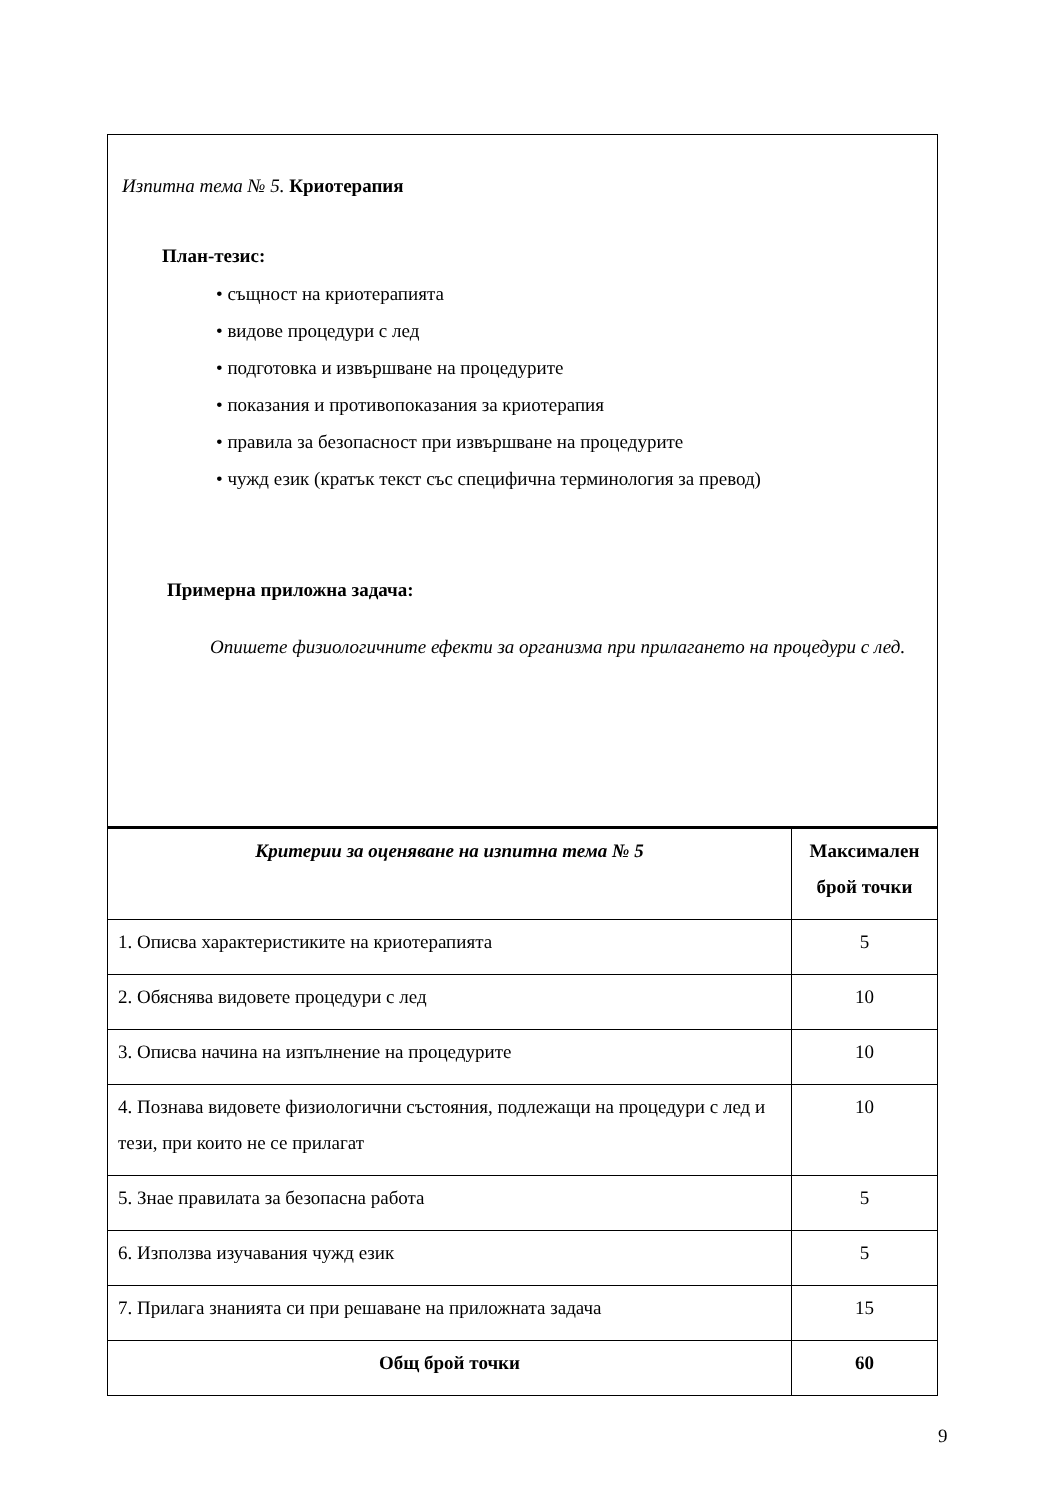Изпитна тема № 5. Криотерапия
План-тезис:
• същност на криотерапията
• видове процедури с лед
• подготовка и извършване на процедурите
• показания и противопоказания за криотерапия
• правила за безопасност при извършване на процедурите
• чужд език (кратък текст със специфична терминология за превод)
Примерна приложна задача:
Опишете физиологичните ефекти за организма при прилагането на процедури с лед.
| Критерии за оценяване на изпитна тема № 5 | Максимален брой точки |
| --- | --- |
| 1. Описва характеристиките на криотерапията | 5 |
| 2. Обяснява видовете процедури с лед | 10 |
| 3. Описва начина на изпълнение на процедурите | 10 |
| 4. Познава видовете физиологични състояния, подлежащи на процедури с лед и тези, при които не се прилагат | 10 |
| 5. Знае правилата за безопасна работа | 5 |
| 6. Използва изучавания чужд език | 5 |
| 7. Прилага знанията си при решаване на приложната задача | 15 |
| Общ брой точки | 60 |
9